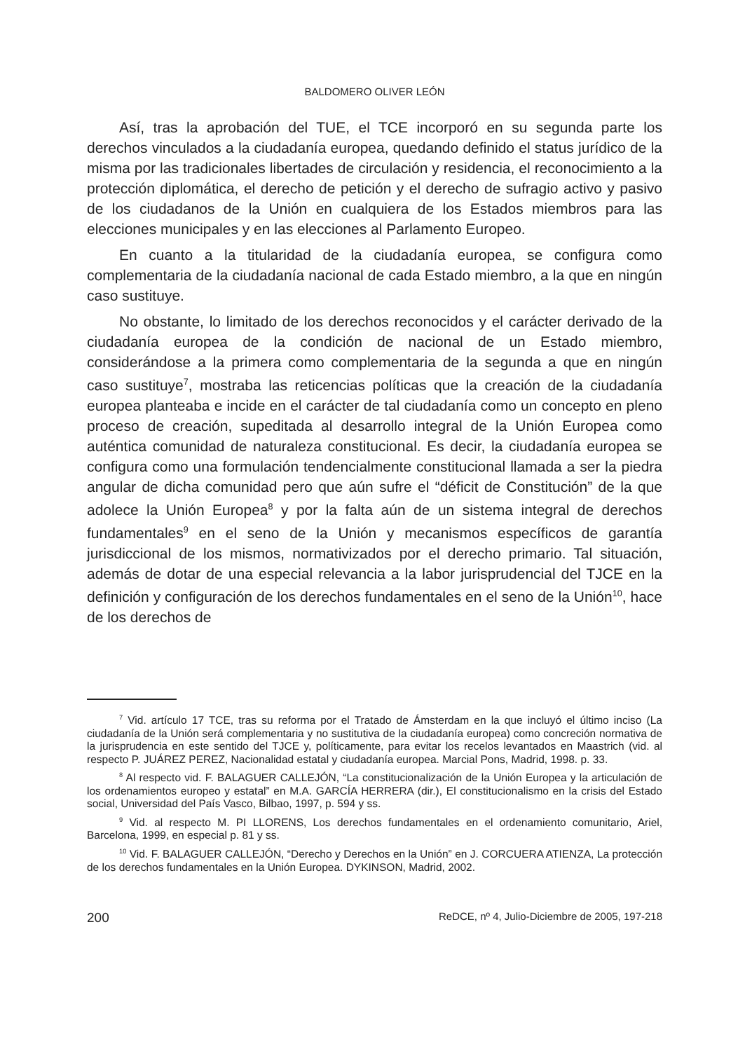BALDOMERO OLIVER LEÓN
Así, tras la aprobación del TUE, el TCE incorporó en su segunda parte los derechos vinculados a la ciudadanía europea, quedando definido el status jurídico de la misma por las tradicionales libertades de circulación y residencia, el reconocimiento a la protección diplomática, el derecho de petición y el derecho de sufragio activo y pasivo de los ciudadanos de la Unión en cualquiera de los Estados miembros para las elecciones municipales y en las elecciones al Parlamento Europeo.
En cuanto a la titularidad de la ciudadanía europea, se configura como complementaria de la ciudadanía nacional de cada Estado miembro, a la que en ningún caso sustituye.
No obstante, lo limitado de los derechos reconocidos y el carácter derivado de la ciudadanía europea de la condición de nacional de un Estado miembro, considerándose a la primera como complementaria de la segunda a que en ningún caso sustituye<sup>7</sup>, mostraba las reticencias políticas que la creación de la ciudadanía europea planteaba e incide en el carácter de tal ciudadanía como un concepto en pleno proceso de creación, supeditada al desarrollo integral de la Unión Europea como auténtica comunidad de naturaleza constitucional. Es decir, la ciudadanía europea se configura como una formulación tendencialmente constitucional llamada a ser la piedra angular de dicha comunidad pero que aún sufre el “déficit de Constitución” de la que adolece la Unión Europea<sup>8</sup> y por la falta aún de un sistema integral de derechos fundamentales<sup>9</sup> en el seno de la Unión y mecanismos específicos de garantía jurisdiccional de los mismos, normativizados por el derecho primario. Tal situación, además de dotar de una especial relevancia a la labor jurisprudencial del TJCE en la definición y configuración de los derechos fundamentales en el seno de la Unión<sup>10</sup>, hace de los derechos de
<sup>7</sup> Vid. artículo 17 TCE, tras su reforma por el Tratado de Ámsterdam en la que incluyó el último inciso (La ciudadanía de la Unión será complementaria y no sustitutiva de la ciudadanía europea) como concreción normativa de la jurisprudencia en este sentido del TJCE y, políticamente, para evitar los recelos levantados en Maastrich (vid. al respecto P. JUÁREZ PEREZ, Nacionalidad estatal y ciudadanía europea. Marcial Pons, Madrid, 1998. p. 33.
<sup>8</sup> Al respecto vid. F. BALAGUER CALLEJÓN, “La constitucionalización de la Unión Europea y la articulación de los ordenamientos europeo y estatal” en M.A. GARCÍA HERRERA (dir.), El constitucionalismo en la crisis del Estado social, Universidad del País Vasco, Bilbao, 1997, p. 594 y ss.
<sup>9</sup> Vid. al respecto M. PI LLORENS, Los derechos fundamentales en el ordenamiento comunitario, Ariel, Barcelona, 1999, en especial p. 81 y ss.
<sup>10</sup> Vid. F. BALAGUER CALLEJÓN, “Derecho y Derechos en la Unión” en J. CORCUERA ATIENZA, La protección de los derechos fundamentales en la Unión Europea. DYKINSON, Madrid, 2002.
200 ReDCE, nº 4, Julio-Diciembre de 2005, 197-218